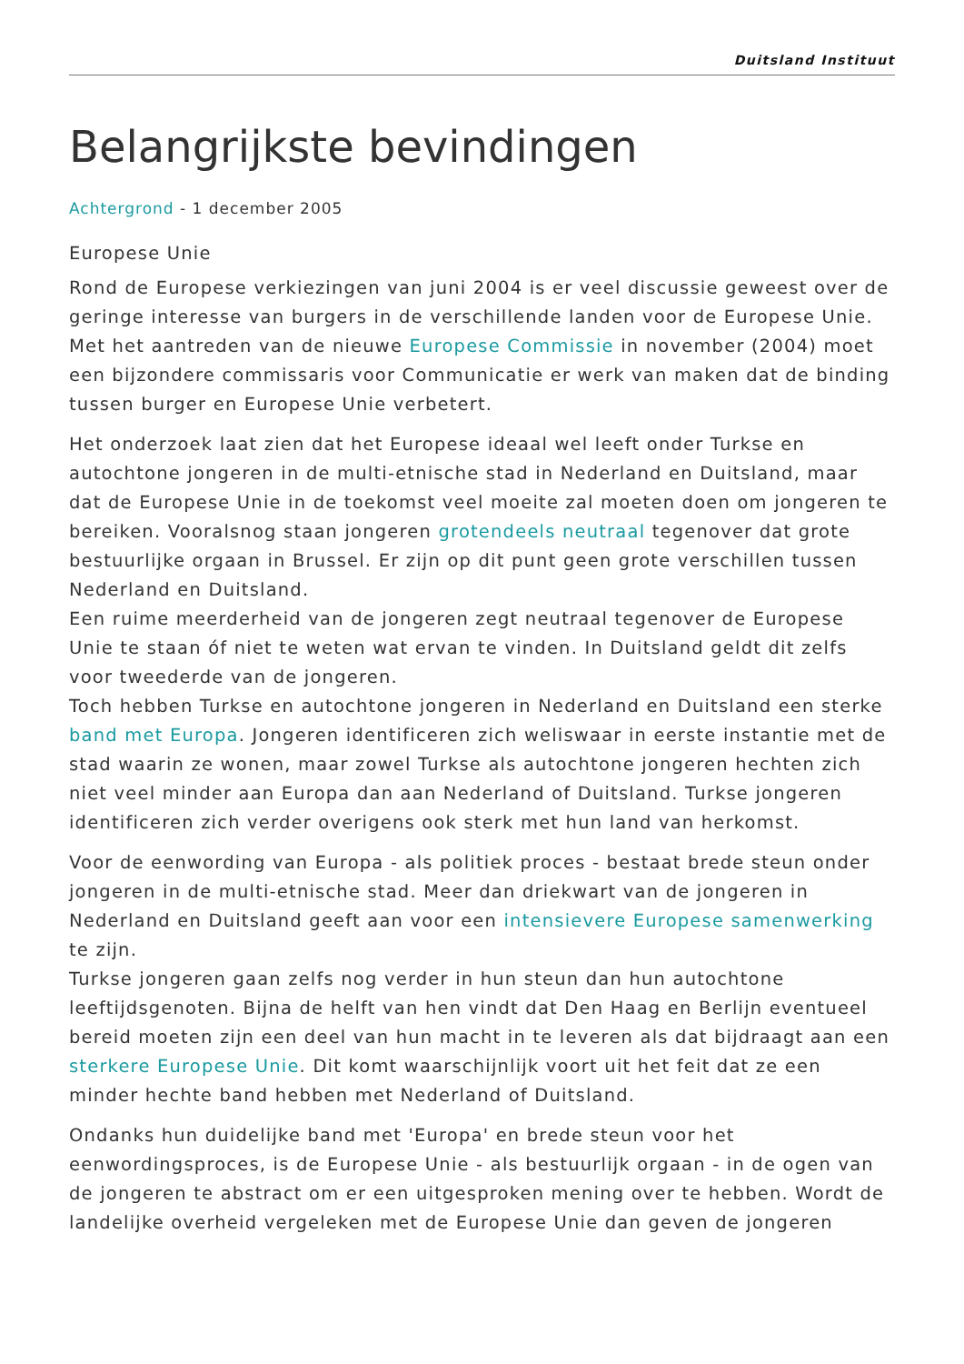Duitsland Instituut
Belangrijkste bevindingen
Achtergrond - 1 december 2005
Europese Unie
Rond de Europese verkiezingen van juni 2004 is er veel discussie geweest over de geringe interesse van burgers in de verschillende landen voor de Europese Unie. Met het aantreden van de nieuwe Europese Commissie in november (2004) moet een bijzondere commissaris voor Communicatie er werk van maken dat de binding tussen burger en Europese Unie verbetert.
Het onderzoek laat zien dat het Europese ideaal wel leeft onder Turkse en autochtone jongeren in de multi-etnische stad in Nederland en Duitsland, maar dat de Europese Unie in de toekomst veel moeite zal moeten doen om jongeren te bereiken. Vooralsnog staan jongeren grotendeels neutraal tegenover dat grote bestuurlijke orgaan in Brussel. Er zijn op dit punt geen grote verschillen tussen Nederland en Duitsland.
Een ruime meerderheid van de jongeren zegt neutraal tegenover de Europese Unie te staan óf niet te weten wat ervan te vinden. In Duitsland geldt dit zelfs voor tweederde van de jongeren.
Toch hebben Turkse en autochtone jongeren in Nederland en Duitsland een sterke band met Europa. Jongeren identificeren zich weliswaar in eerste instantie met de stad waarin ze wonen, maar zowel Turkse als autochtone jongeren hechten zich niet veel minder aan Europa dan aan Nederland of Duitsland. Turkse jongeren identificeren zich verder overigens ook sterk met hun land van herkomst.
Voor de eenwording van Europa - als politiek proces - bestaat brede steun onder jongeren in de multi-etnische stad. Meer dan driekwart van de jongeren in Nederland en Duitsland geeft aan voor een intensievere Europese samenwerking te zijn.
Turkse jongeren gaan zelfs nog verder in hun steun dan hun autochtone leeftijdsgenoten. Bijna de helft van hen vindt dat Den Haag en Berlijn eventueel bereid moeten zijn een deel van hun macht in te leveren als dat bijdraagt aan een sterkere Europese Unie. Dit komt waarschijnlijk voort uit het feit dat ze een minder hechte band hebben met Nederland of Duitsland.
Ondanks hun duidelijke band met 'Europa' en brede steun voor het eenwordingsproces, is de Europese Unie - als bestuurlijk orgaan - in de ogen van de jongeren te abstract om er een uitgesproken mening over te hebben. Wordt de landelijke overheid vergeleken met de Europese Unie dan geven de jongeren